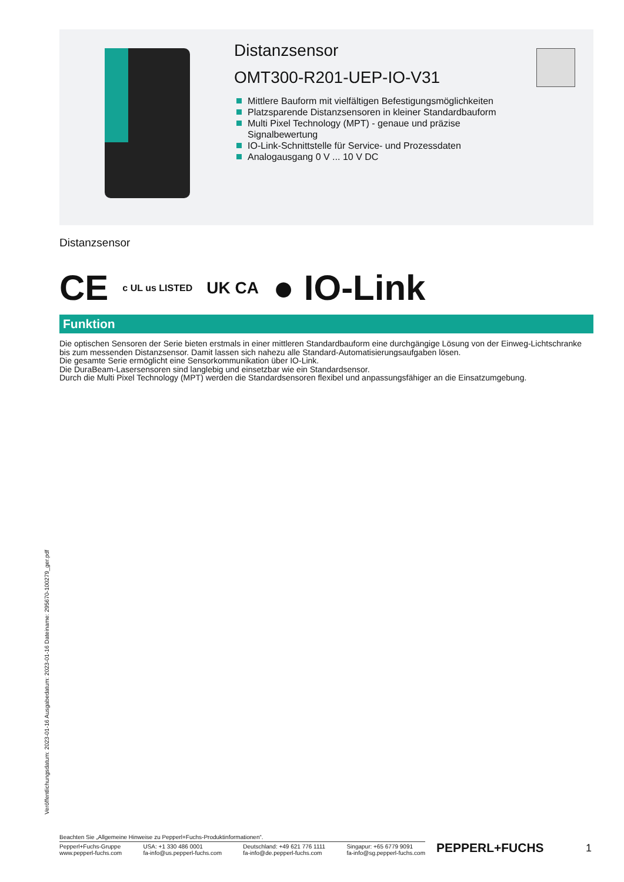Distanzsensor
OMT300-R201-UEP-IO-V31
Mittlere Bauform mit vielfältigen Befestigungsmöglichkeiten
Platzsparende Distanzsensoren in kleiner Standardbauform
Multi Pixel Technology (MPT) - genaue und präzise Signalbewertung
IO-Link-Schnittstelle für Service- und Prozessdaten
Analogausgang 0 V ... 10 V DC
Distanzsensor
CE c UL us LISTED UK CA ● IO-Link
Funktion
Die optischen Sensoren der Serie bieten erstmals in einer mittleren Standardbauform eine durchgängige Lösung von der Einweg-Lichtschranke bis zum messenden Distanzsensor. Damit lassen sich nahezu alle Standard-Automatisierungsaufgaben lösen.
Die gesamte Serie ermöglicht eine Sensorkommunikation über IO-Link.
Die DuraBeam-Lasersensoren sind langlebig und einsetzbar wie ein Standardsensor.
Durch die Multi Pixel Technology (MPT) werden die Standardsensoren flexibel und anpassungsfähiger an die Einsatzumgebung.
Veröffentlichungsdatum: 2023-01-16 Ausgabedatum: 2023-01-16 Dateiname: 295670-100279_ger.pdf
Beachten Sie „Allgemeine Hinweise zu Pepperl+Fuchs-Produktinformationen“.
Pepperl+Fuchs-Gruppe
www.pepperl-fuchs.com
USA: +1 330 486 0001
fa-info@us.pepperl-fuchs.com
Deutschland: +49 621 776 1111
fa-info@de.pepperl-fuchs.com
Singapur: +65 6779 9091
fa-info@sg.pepperl-fuchs.com
PEPPERL+FUCHS 1